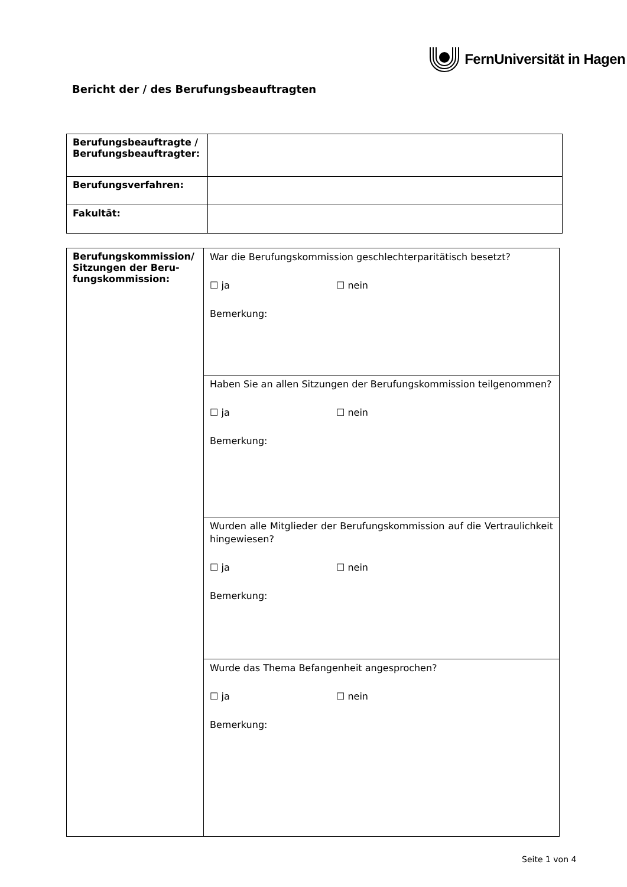FernUniversität in Hagen
Bericht der / des Berufungsbeauftragten
| Berufungsbeauftragte / Berufungsbeauftragter: | |
| Berufungsverfahren: | |
| Fakultät: | |
| Berufungskommission/ Sitzungen der Beru-fungskommission: | War die Berufungskommission geschlechterparitätisch besetzt? ☐ ja ☐ nein Bemerkung: |
| | Haben Sie an allen Sitzungen der Berufungskommission teilgenommen? ☐ ja ☐ nein Bemerkung: |
| | Wurden alle Mitglieder der Berufungskommission auf die Vertraulichkeit hingewiesen? ☐ ja ☐ nein Bemerkung: |
| | Wurde das Thema Befangenheit angesprochen? ☐ ja ☐ nein Bemerkung: |
Seite 1 von 4